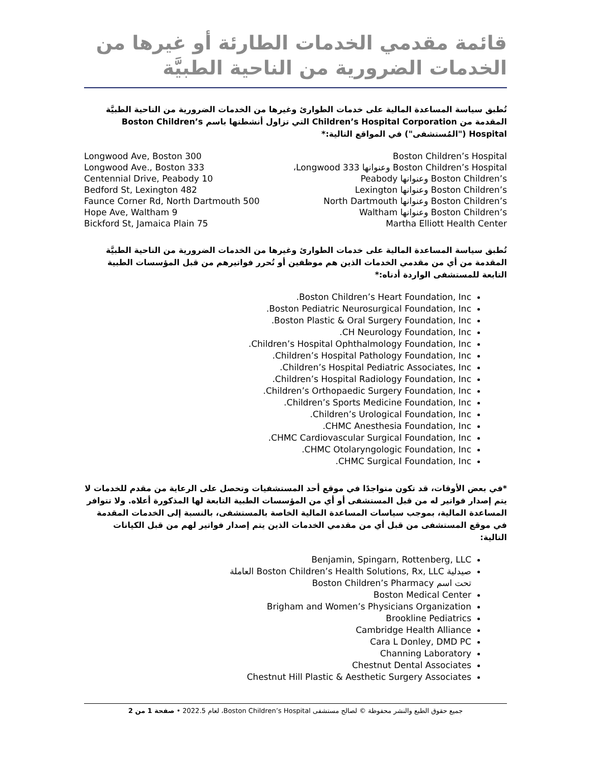قائمة مقدمي الخدمات الطارئة أو غيرها من
الخدمات الضرورية من الناحية الطبيَّة
تُطبق سياسة المساعدة المالية على خدمات الطوارئ وغيرها من الخدمات الضرورية من الناحية الطبيَّة المقدمة من Children’s Hospital Corporation التي تزاول أنشطتها باسم Boston Children’s Hospital ("المُستشفى") في المواقع التالية:*
| Boston Children’s Hospital | 300 Longwood Ave, Boston |
| Boston Children’s Hospital وعنوانها 333 Longwood، | 333 Longwood Ave., Boston |
| Boston Children’s وعنوانها Peabody | 10 Centennial Drive, Peabody |
| Boston Children’s وعنوانها Lexington | 482 Bedford St, Lexington |
| Boston Children’s وعنوانها North Dartmouth | 500 Faunce Corner Rd, North Dartmouth |
| Boston Children’s وعنوانها Waltham | 9 Hope Ave, Waltham |
| Martha Elliott Health Center | 75 Bickford St, Jamaica Plain |
تُطبق سياسة المساعدة المالية على خدمات الطوارئ وغيرها من الخدمات الضرورية من الناحية الطبيَّة المقدمة من أي من مقدمي الخدمات الذين هم موظفين أو تُحرر فواتيرهم من قبل المؤسسات الطبية التابعة للمستشفى الواردة أدناه:*
Boston Children’s Heart Foundation, Inc.
Boston Pediatric Neurosurgical Foundation, Inc.
Boston Plastic & Oral Surgery Foundation, Inc.
CH Neurology Foundation, Inc.
Children’s Hospital Ophthalmology Foundation, Inc.
Children’s Hospital Pathology Foundation, Inc.
Children’s Hospital Pediatric Associates, Inc.
Children’s Hospital Radiology Foundation, Inc.
Children’s Orthopaedic Surgery Foundation, Inc.
Children’s Sports Medicine Foundation, Inc.
Children’s Urological Foundation, Inc.
CHMC Anesthesia Foundation, Inc.
CHMC Cardiovascular Surgical Foundation, Inc.
CHMC Otolaryngologic Foundation, Inc.
CHMC Surgical Foundation, Inc.
*في بعض الأوقات، قد تكون متواجدًا في موقع أحد المستشفيات وتحصل على الرعاية من مقدم للخدمات لا يتم إصدار فواتير له من قبل المستشفى أو أي من المؤسسات الطبية التابعة لها المذكورة أعلاه. ولا تتوافر المساعدة المالية، بموجب سياسات المساعدة المالية الخاصة بالمستشفى، بالنسبة إلى الخدمات المقدمة في موقع المستشفى من قبل أي من مقدمي الخدمات الذين يتم إصدار فواتير لهم من قبل الكيانات التالية:
Benjamin, Spingarn, Rottenberg, LLC
صيدلية Boston Children’s Health Solutions, Rx, LLC العاملة
تحت اسم Boston Children’s Pharmacy
Boston Medical Center
Brigham and Women’s Physicians Organization
Brookline Pediatrics
Cambridge Health Alliance
Cara L Donley, DMD PC
Channing Laboratory
Chestnut Dental Associates
Chestnut Hill Plastic & Aesthetic Surgery Associates
جميع حقوق الطبع والنشر محفوظة © لصالح مستشفى Boston Children’s Hospital، لعام 2022.5 • صفحة 1 من 2